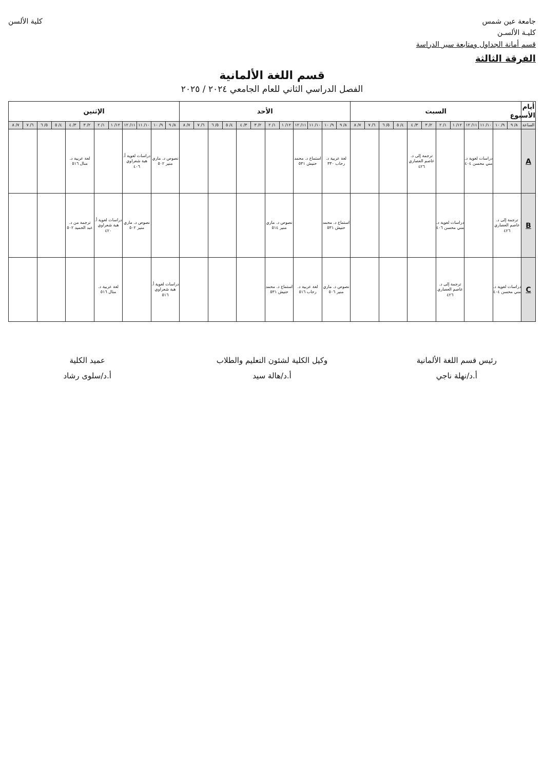جامعة عين شمس
كليـة الألسـن
قسم أمانة الجداول ومتابعة سير الدراسة
كلية الألسن
الفرقة الثالثة
قسم اللغة الألمانية
الفصل الدراسي الثاني للعام الجامعي ٢٠٢٤ / ٢٠٢٥
| أيام الأسبوع | السبت | | | | | | | | | | | | الأحد | | | | | | | | | | | | الإثنين | | | | | | | | | | | |
| --- | --- | --- | --- | --- | --- | --- | --- | --- | --- | --- | --- | --- | --- | --- | --- | --- | --- | --- | --- | --- | --- | --- | --- | --- | --- | --- | --- | --- | --- | --- | --- | --- | --- | --- | --- | --- |
| الساعة | ٨/ ٩ | ٩/ ١٠ | ١٠/ ١١ | ١١/ ١٢ | ١٢/ ١ | ١/ ٢ | ٢/ ٣ | ٣/ ٤ | ٤/ ٥ | ٥/ ٦ | ٦/ ٧ | ٧/ ٨ | ٨/ ٩ | ٩/ ١٠ | ١٠/ ١١ | ١١/ ١٢ | ١٢/ ١ | ١/ ٢ | ٢/ ٣ | ٣/ ٤ | ٤/ ٥ | ٥/ ٦ | ٦/ ٧ | ٧/ ٨ | ٨/ ٩ | ٩/ ١٠ | ١٠/ ١١ | ١١/ ١٢ | ١٢/ ١ | ١/ ٢ | ٢/ ٣ | ٣/ ٤ | ٤/ ٥ | ٥/ ٦ | ٦/ ٧ | ٧/ ٨ |
| A | | | دراسات لغوية د. مني محسن ٤٠٤ | | | | ترجمة إلى د. عاصم العصاري ٤٢٦ | | | | | | لغة عربية د. رحاب ٣٣٠ | | استماع د. محمد حنيش ٥٣١ | | | | | | | | | | نصوص د. ماري منير ٥٠٢ | | دراسات لغوية أ. هبة شعراوي ٤٠٦ | | | | لغة عربية د. منال ٥١٦ | | | | | |
| B | ترجمة إلى د. عاصم العصاري ٤٢٦ | | | | دراسات لغوية د. مني محسن ٤٠٦ | | | | | | | | استماع د. محمد حنيش ٥٣١ | | | | نصوص د. ماري منير ٥١٤ | | | | | | | | | | نصوص د. ماري منير ٥٠٢ | | دراسات لغوية أ. هبة شعراوي ٤٢٠ | | ترجمة من د. عبد الحميد ٥٠٢ | | | | | |
| C | دراسات لغوية د. مني محسن ٤٠٤ | | | | ترجمة إلى د. عاصم العصاري ٤٢٦ | | | | | | | | نصوص د. ماري منير ٥٠٦ | | لغة عربية د. رحاب ٥١٦ | | استماع د. محمد حنيش ٥٣١ | | | | | | | | دراسات لغوية أ. هبة شعراوي ٥١٦ | | | | لغة عربية د. منال ٥١٦ | | | | | | | |
رئيس قسم اللغة الألمانية
أ.د/نهلة ناجي
وكيل الكلية لشئون التعليم والطلاب
أ.د/هالة سيد
عميد الكلية
أ.د/سلوى رشاد